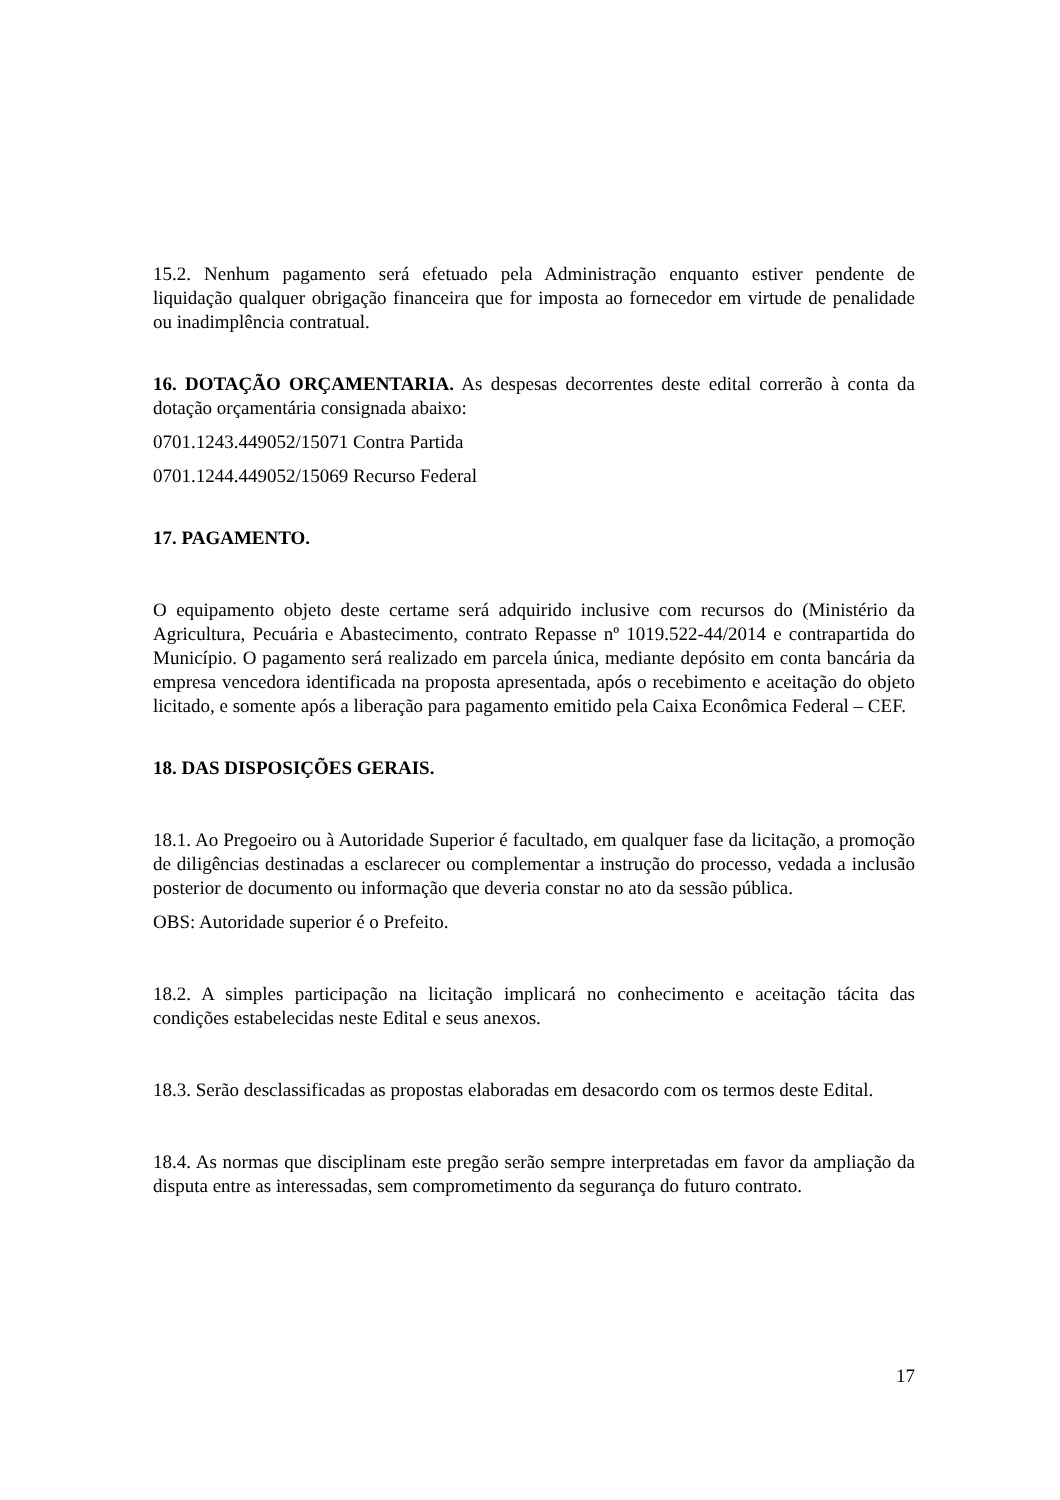15.2. Nenhum pagamento será efetuado pela Administração enquanto estiver pendente de liquidação qualquer obrigação financeira que for imposta ao fornecedor em virtude de penalidade ou inadimplência contratual.
16. DOTAÇÃO ORÇAMENTARIA. As despesas decorrentes deste edital correrão à conta da dotação orçamentária consignada abaixo:
0701.1243.449052/15071 Contra Partida
0701.1244.449052/15069 Recurso Federal
17. PAGAMENTO.
O equipamento objeto deste certame será adquirido inclusive com recursos do (Ministério da Agricultura, Pecuária e Abastecimento, contrato Repasse nº 1019.522-44/2014 e contrapartida do Município. O pagamento será realizado em parcela única, mediante depósito em conta bancária da empresa vencedora identificada na proposta apresentada, após o recebimento e aceitação do objeto licitado, e somente após a liberação para pagamento emitido pela Caixa Econômica Federal – CEF.
18. DAS DISPOSIÇÕES GERAIS.
18.1. Ao Pregoeiro ou à Autoridade Superior é facultado, em qualquer fase da licitação, a promoção de diligências destinadas a esclarecer ou complementar a instrução do processo, vedada a inclusão posterior de documento ou informação que deveria constar no ato da sessão pública.
OBS: Autoridade superior é o Prefeito.
18.2. A simples participação na licitação implicará no conhecimento e aceitação tácita das condições estabelecidas neste Edital e seus anexos.
18.3. Serão desclassificadas as propostas elaboradas em desacordo com os termos deste Edital.
18.4. As normas que disciplinam este pregão serão sempre interpretadas em favor da ampliação da disputa entre as interessadas, sem comprometimento da segurança do futuro contrato.
17